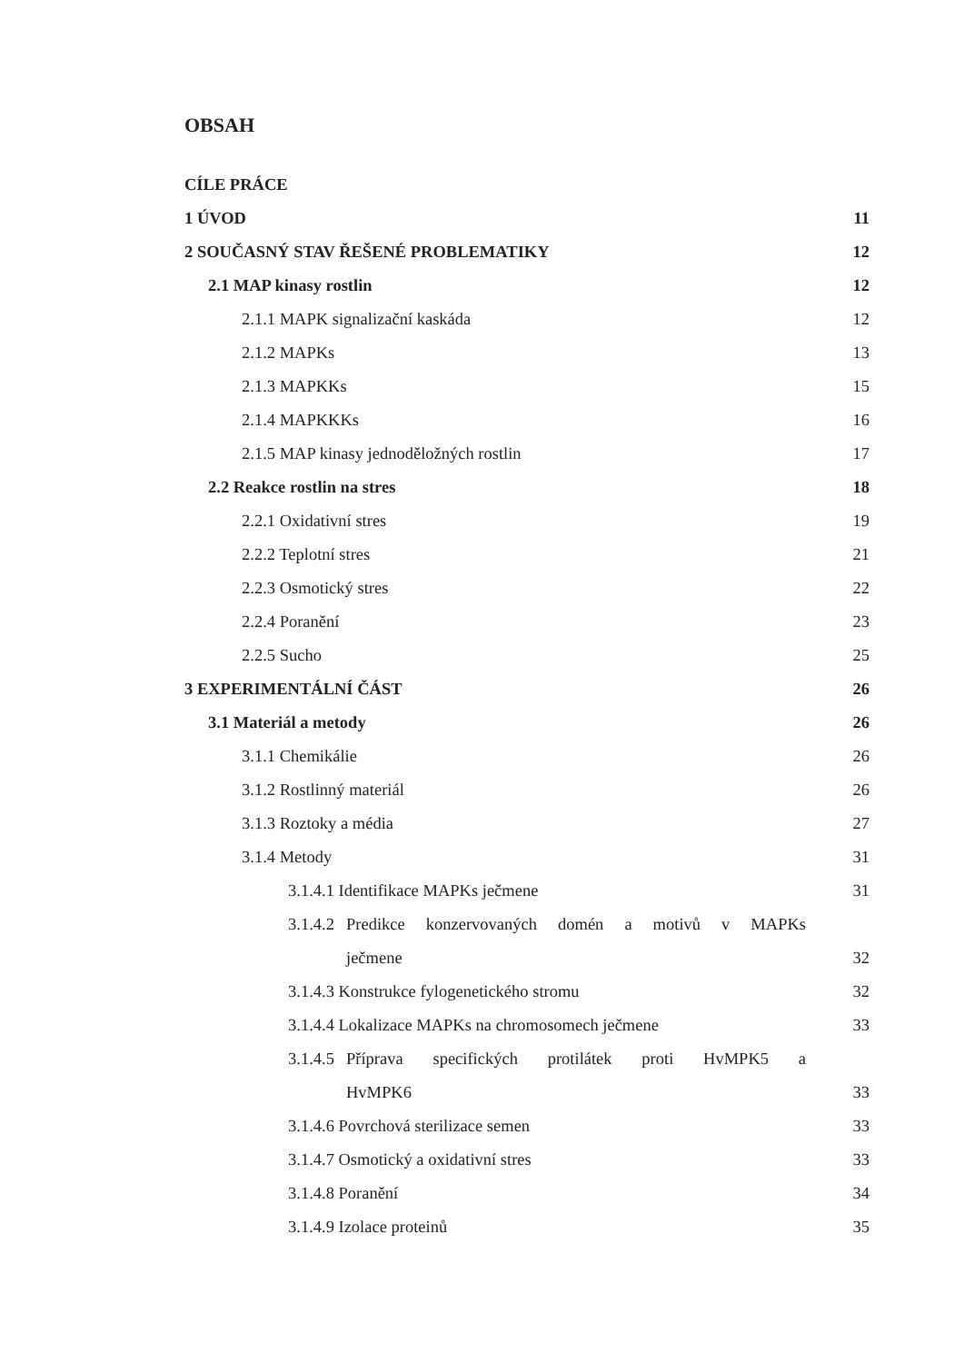OBSAH
CÍLE PRÁCE
1 ÚVOD 11
2 SOUČASNÝ STAV ŘEŠENÉ PROBLEMATIKY 12
2.1 MAP kinasy rostlin 12
2.1.1 MAPK signalizační kaskáda 12
2.1.2 MAPKs 13
2.1.3 MAPKKs 15
2.1.4 MAPKKKs 16
2.1.5 MAP kinasy jednoděložných rostlin 17
2.2 Reakce rostlin na stres 18
2.2.1 Oxidativní stres 19
2.2.2 Teplotní stres 21
2.2.3 Osmotický stres 22
2.2.4 Poranění 23
2.2.5 Sucho 25
3 EXPERIMENTÁLNÍ ČÁST 26
3.1 Materiál a metody 26
3.1.1 Chemikálie 26
3.1.2 Rostlinný materiál 26
3.1.3 Roztoky a média 27
3.1.4 Metody 31
3.1.4.1 Identifikace MAPKs ječmene 31
3.1.4.2 Predikce konzervovaných domén a motivů v MAPKs
ječmene 32
3.1.4.3 Konstrukce fylogenetického stromu 32
3.1.4.4 Lokalizace MAPKs na chromosomech ječmene 33
3.1.4.5 Příprava specifických protilátek proti HvMPK5 a
HvMPK6 33
3.1.4.6 Povrchová sterilizace semen 33
3.1.4.7 Osmotický a oxidativní stres 33
3.1.4.8 Poranění 34
3.1.4.9 Izolace proteinů 35